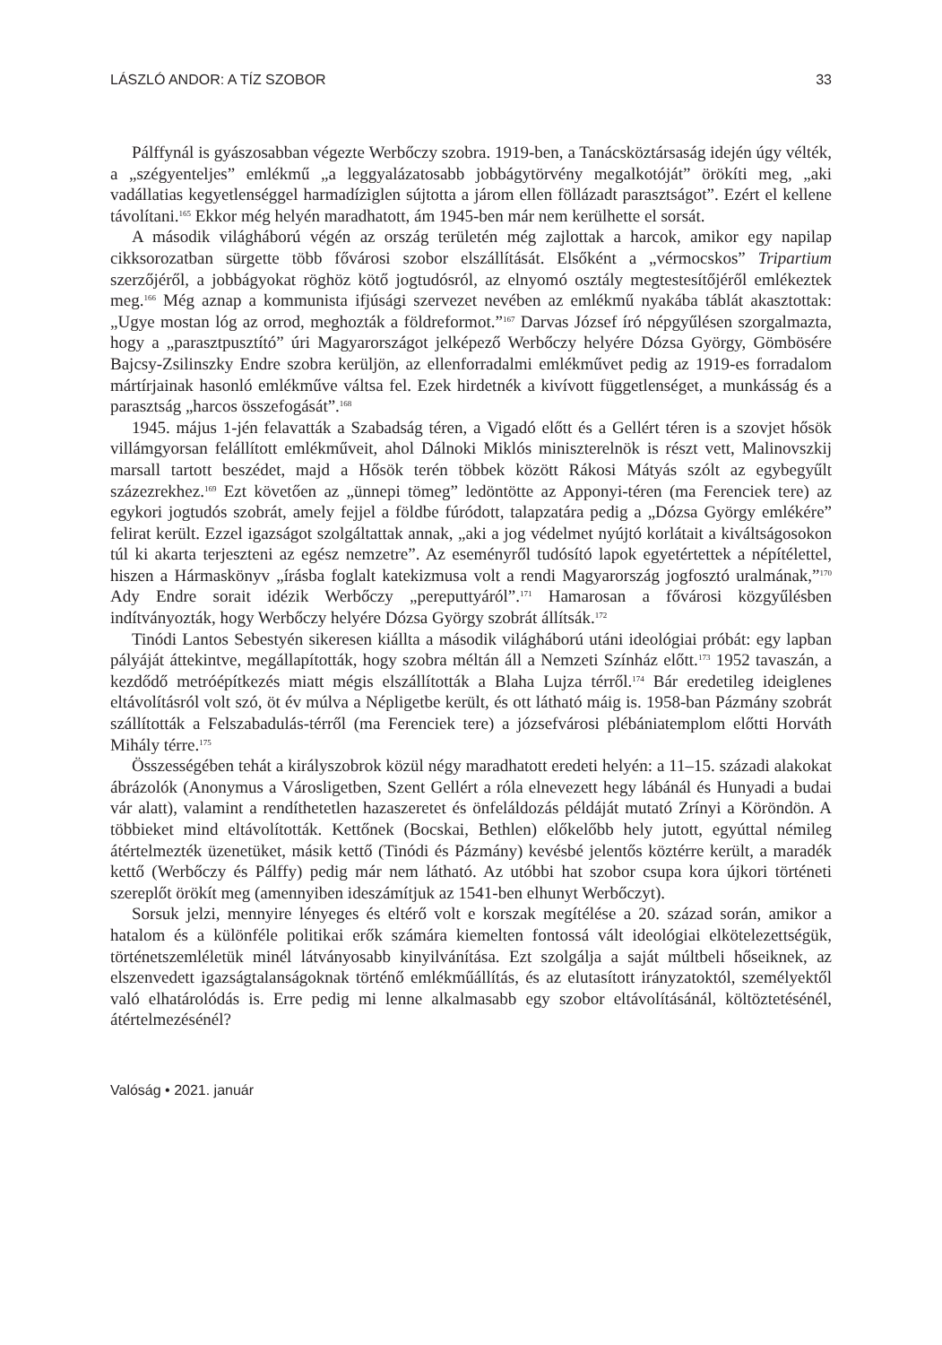LÁSZLÓ ANDOR: A TÍZ SZOBOR 33
Pálffynál is gyászosabban végezte Werbőczy szobra. 1919-ben, a Tanácsköztársaság idején úgy vélték, a „szégyenteljes” emlékmű „a leggyalázatosabb jobbágytörvény megalkotóját” örökíti meg, „aki vadállatias kegyetlenséggel harmadíziglen sújtotta a járom ellen föllázadt parasztságot”. Ezért el kellene távolítani.<sup>165</sup> Ekkor még helyén maradhatott, ám 1945-ben már nem kerülhette el sorsát.
A második világháború végén az ország területén még zajlottak a harcok, amikor egy napilap cikksorozatban sürgette több fővárosi szobor elszállítását. Elsőként a „vérmocskos” Tripartium szerzőjéről, a jobbágyokat röghöz kötő jogtudósról, az elnyomó osztály megtestesítőjéről emlékeztek meg.<sup>166</sup> Még aznap a kommunista ifjúsági szervezet nevében az emlékmű nyakába táblát akasztottak: „Ugye mostan lóg az orrod, meghozták a földreformot.”<sup>167</sup> Darvas József író népgyűlésen szorgalmazta, hogy a „parasztpusztító” úri Magyarországot jelképező Werbőczy helyére Dózsa György, Gömbösére Bajcsy-Zsilinszky Endre szobra kerüljön, az ellenforradalmi emlékművet pedig az 1919-es forradalom mártírjainak hasonló emlékműve váltsa fel. Ezek hirdetnék a kivívott függetlenséget, a munkásság és a parasztság „harcos összefogását”.<sup>168</sup>
1945. május 1-jén felavatták a Szabadság téren, a Vigadó előtt és a Gellért téren is a szovjet hősök villámgyorsan felállított emlékműveit, ahol Dálnoki Miklós miniszterelnök is részt vett, Malinovszkij marsall tartott beszédet, majd a Hősök terén többek között Rákosi Mátyás szólt az egybegyűlt százezrekhez.<sup>169</sup> Ezt követően az „ünnepi tömeg” ledöntötte az Apponyi-téren (ma Ferenciek tere) az egykori jogtudós szobrát, amely fejjel a földbe fúródott, talapzatára pedig a „Dózsa György emlékére” felirat került. Ezzel igazságot szolgáltattak annak, „aki a jog védelmet nyújtó korlátait a kiváltságosokon túl ki akarta terjeszteni az egész nemzetre”. Az eseményről tudósító lapok egyetértettek a népítélettel, hiszen a Hármaskönyv „írásba foglalt katekizmusa volt a rendi Magyarország jogfosztó uralmának,”<sup>170</sup> Ady Endre sorait idézik Werbőczy „pereputtyáról”.<sup>171</sup> Hamarosan a fővárosi közgyűlésben indítványozták, hogy Werbőczy helyére Dózsa György szobrát állítsák.<sup>172</sup>
Tinódi Lantos Sebestyén sikeresen kiállta a második világháború utáni ideológiai próbát: egy lapban pályáját áttekintve, megállapították, hogy szobra méltán áll a Nemzeti Színház előtt.<sup>173</sup> 1952 tavaszán, a kezdődő metróépítkezés miatt mégis elszállították a Blaha Lujza térről.<sup>174</sup> Bár eredetileg ideiglenes eltávolításról volt szó, öt év múlva a Népligetbe került, és ott látható máig is. 1958-ban Pázmány szobrát szállították a Felszabadulás-térről (ma Ferenciek tere) a józsefvárosi plébániatemplom előtti Horváth Mihály térre.<sup>175</sup>
Összességében tehát a királyszobrok közül négy maradhatott eredeti helyén: a 11–15. századi alakokat ábrázolók (Anonymus a Városligetben, Szent Gellért a róla elnevezett hegy lábánál és Hunyadi a budai vár alatt), valamint a rendíthetetlen hazaszeretet és önfeláldozás példáját mutató Zrínyi a Köröndön. A többieket mind eltávolították. Kettőnek (Bocskai, Bethlen) előkelőbb hely jutott, egyúttal némileg átértelmezték üzenetüket, másik kettő (Tinódi és Pázmány) kevésbé jelentős köztérre került, a maradék kettő (Werbőczy és Pálffy) pedig már nem látható. Az utóbbi hat szobor csupa kora újkori történeti szereplőt örökít meg (amennyiben ideszámítjuk az 1541-ben elhunyt Werbőczyt).
Sorsuk jelzi, mennyire lényeges és eltérő volt e korszak megítélése a 20. század során, amikor a hatalom és a különféle politikai erők számára kiemelten fontossá vált ideológiai elkötelezettségük, történetszemléletük minél látványosabb kinyilvánítása. Ezt szolgálja a saját múltbeli hőseiknek, az elszenvedett igazságtalanságoknak történő emlékműállítás, és az elutasított irányzatoktól, személyektől való elhatárolódás is. Erre pedig mi lenne alkalmasabb egy szobor eltávolításánál, költöztetésénél, átértelmezésénél?
Valóság • 2021. január